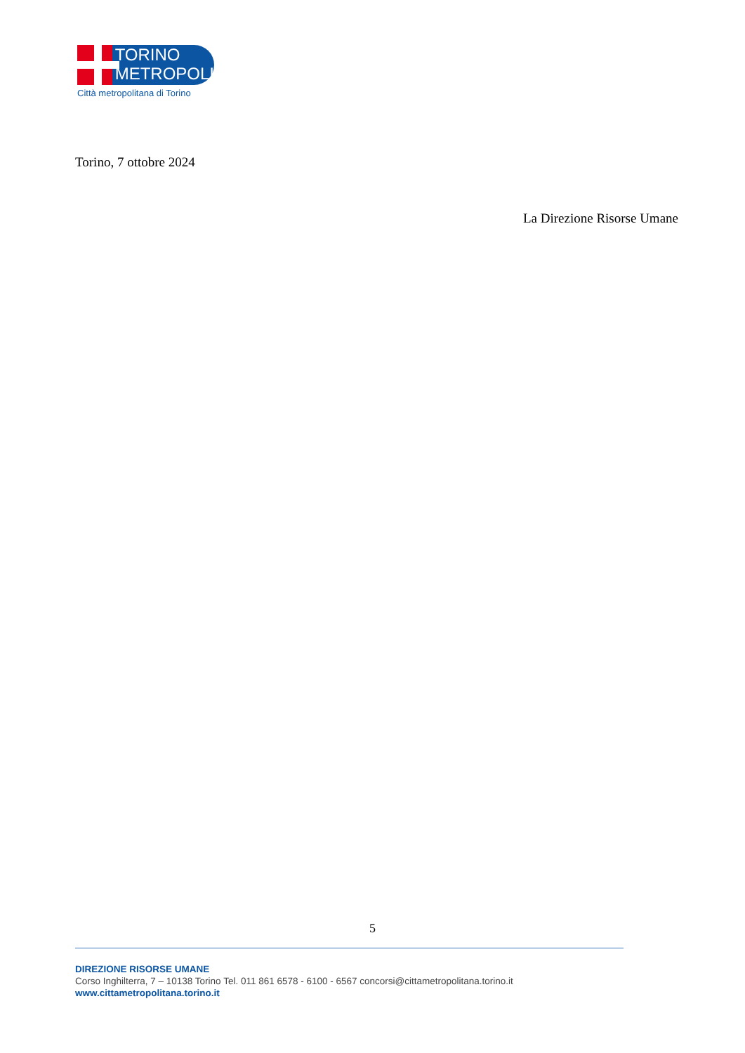TORINO
METROPOLI
Città metropolitana di Torino
Torino, 7 ottobre 2024
La Direzione Risorse Umane
5
DIREZIONE RISORSE UMANE
Corso Inghilterra, 7 – 10138 Torino Tel. 011 861 6578 - 6100 - 6567 concorsi@cittametropolitana.torino.it
www.cittametropolitana.torino.it